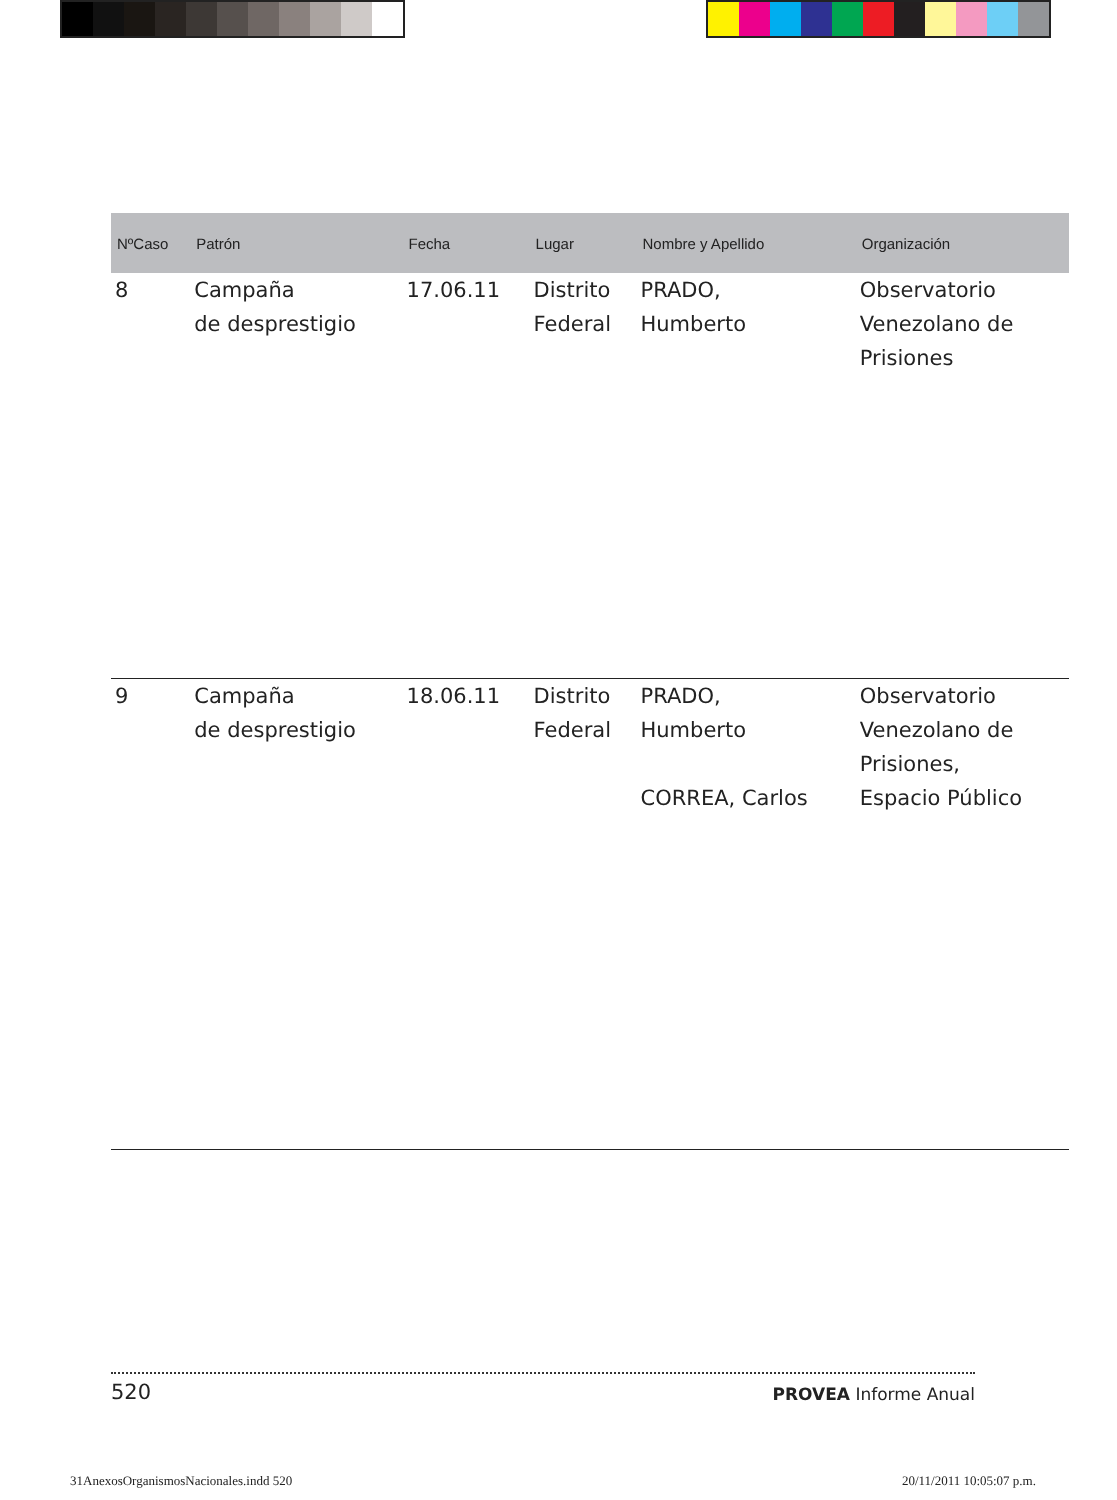| NºCaso | Patrón | Fecha | Lugar | Nombre y Apellido | Organización |
| --- | --- | --- | --- | --- | --- |
| 8 | Campaña de desprestigio | 17.06.11 | Distrito Federal | PRADO, Humberto | Observatorio Venezolano de Prisiones |
| 9 | Campaña de desprestigio | 18.06.11 | Distrito Federal | PRADO, Humberto CORREA, Carlos | Observatorio Venezolano de Prisiones, Espacio Público |
520 PROVEA Informe Anual
31AnexosOrganismosNacionales.indd 520 20/11/2011 10:05:07 p.m.